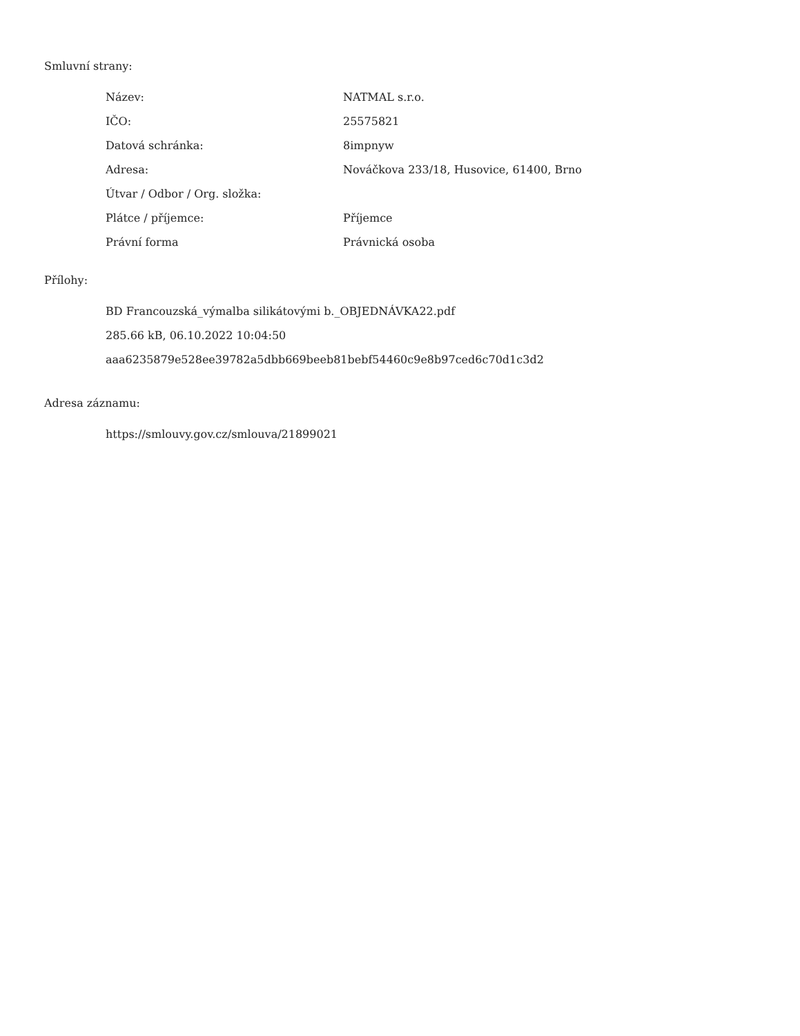Smluvní strany:
| Název: | NATMAL s.r.o. |
| IČO: | 25575821 |
| Datová schránka: | 8impnyw |
| Adresa: | Nováčkova 233/18, Husovice, 61400, Brno |
| Útvar / Odbor / Org. složka: | |
| Plátce / příjemce: | Příjemce |
| Právní forma | Právnická osoba |
Přílohy:
BD Francouzská_výmalba silikátovými b._OBJEDNÁVKA22.pdf
285.66 kB, 06.10.2022 10:04:50
aaa6235879e528ee39782a5dbb669beeb81bebf54460c9e8b97ced6c70d1c3d2
Adresa záznamu:
https://smlouvy.gov.cz/smlouva/21899021